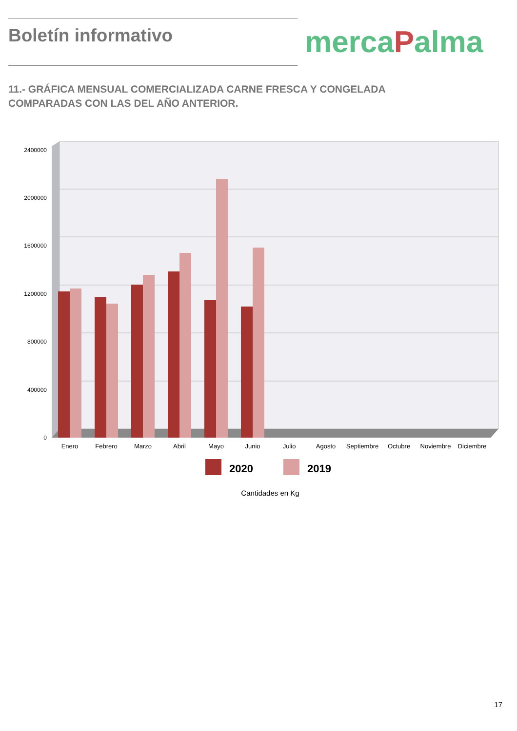Boletín informativo
mercaPalma
11.- GRÁFICA MENSUAL COMERCIALIZADA CARNE FRESCA Y CONGELADA COMPARADAS CON LAS DEL AÑO ANTERIOR.
2400000
2000000
1600000
1200000
800000
400000
0
Enero
Febrero
Marzo
Abril
Mayo
Junio
Julio
Agosto
Septiembre
Octubre
Noviembre
Diciembre
2020
2019
Cantidades en Kg
17